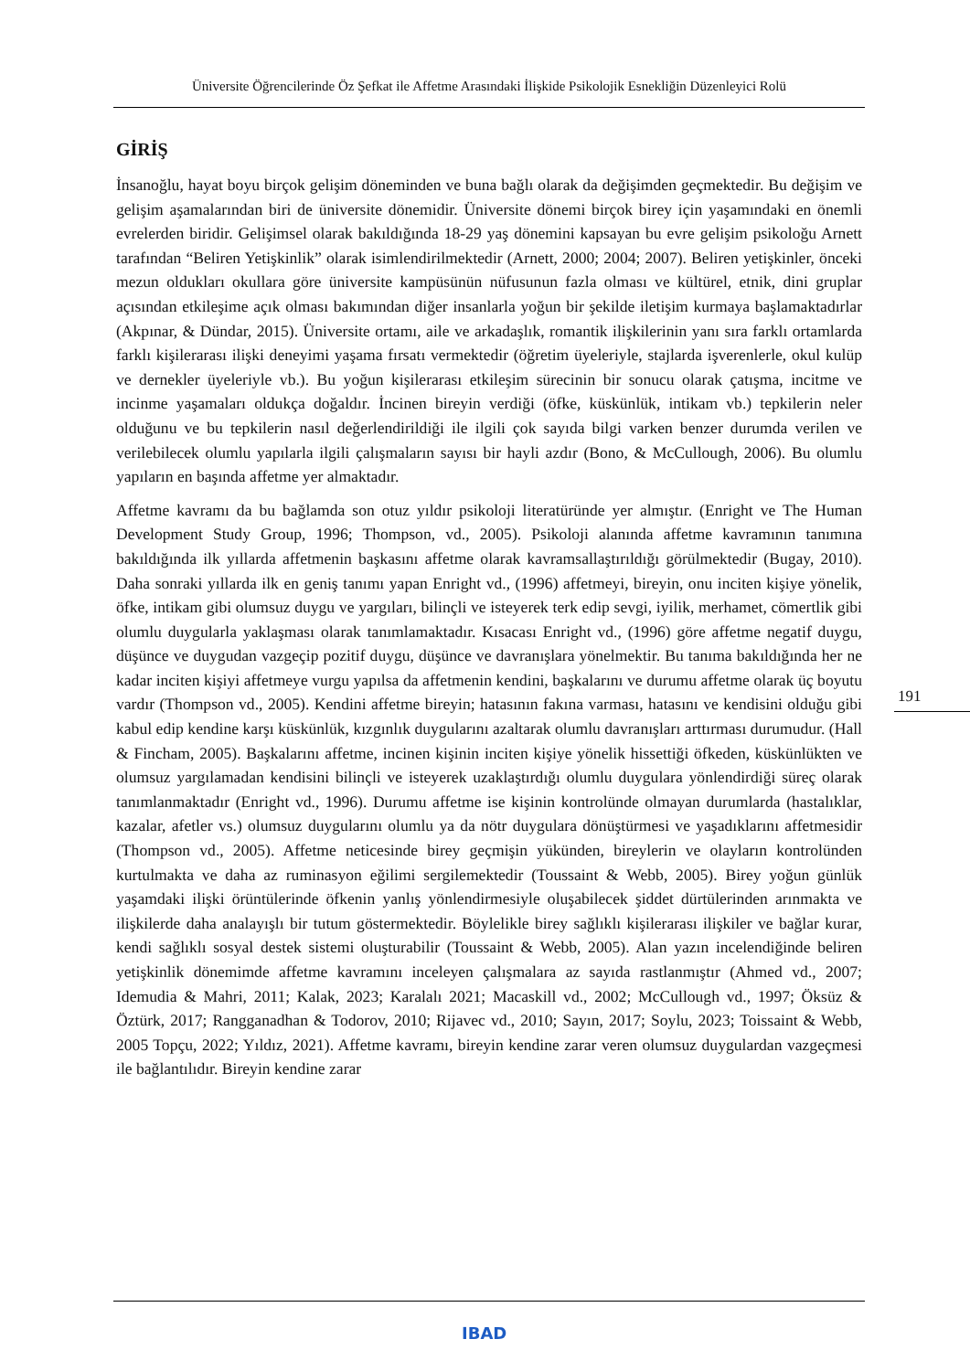Üniversite Öğrencilerinde Öz Şefkat ile Affetme Arasındaki İlişkide Psikolojik Esnekliğin Düzenleyici Rolü
GİRİŞ
İnsanoğlu, hayat boyu birçok gelişim döneminden ve buna bağlı olarak da değişimden geçmektedir. Bu değişim ve gelişim aşamalarından biri de üniversite dönemidir. Üniversite dönemi birçok birey için yaşamındaki en önemli evrelerden biridir. Gelişimsel olarak bakıldığında 18-29 yaş dönemini kapsayan bu evre gelişim psikoloğu Arnett tarafından “Beliren Yetişkinlik” olarak isimlendirilmektedir (Arnett, 2000; 2004; 2007). Beliren yetişkinler, önceki mezun oldukları okullara göre üniversite kampüsünün nüfusunun fazla olması ve kültürel, etnik, dini gruplar açısından etkileşime açık olması bakımından diğer insanlarla yoğun bir şekilde iletişim kurmaya başlamaktadırlar (Akpınar, & Dündar, 2015). Üniversite ortamı, aile ve arkadaşlık, romantik ilişkilerinin yanı sıra farklı ortamlarda farklı kişilerarası ilişki deneyimi yaşama fırsatı vermektedir (öğretim üyeleriyle, stajlarda işverenlerle, okul kulüp ve dernekler üyeleriyle vb.). Bu yoğun kişilerarası etkileşim sürecinin bir sonucu olarak çatışma, incitme ve incinme yaşamaları oldukça doğaldır. İncinen bireyin verdiği (öfke, küskünlük, intikam vb.) tepkilerin neler olduğunu ve bu tepkilerin nasıl değerlendirildiği ile ilgili çok sayıda bilgi varken benzer durumda verilen ve verilebilecek olumlu yapılarla ilgili çalışmaların sayısı bir hayli azdır (Bono, & McCullough, 2006). Bu olumlu yapıların en başında affetme yer almaktadır.
Affetme kavramı da bu bağlamda son otuz yıldır psikoloji literatüründe yer almıştır. (Enright ve The Human Development Study Group, 1996; Thompson, vd., 2005). Psikoloji alanında affetme kavramının tanımına bakıldığında ilk yıllarda affetmenin başkasını affetme olarak kavramsallaştırıldığı görülmektedir (Bugay, 2010). Daha sonraki yıllarda ilk en geniş tanımı yapan Enright vd., (1996) affetmeyi, bireyin, onu inciten kişiye yönelik, öfke, intikam gibi olumsuz duygu ve yargıları, bilinçli ve isteyerek terk edip sevgi, iyilik, merhamet, cömertlik gibi olumlu duygularla yaklaşması olarak tanımlamaktadır. Kısacası Enright vd., (1996) göre affetme negatif duygu, düşünce ve duygudan vazgeçip pozitif duygu, düşünce ve davranışlara yönelmektir. Bu tanıma bakıldığında her ne kadar inciten kişiyi affetmeye vurgu yapılsa da affetmenin kendini, başkalarını ve durumu affetme olarak üç boyutu vardır (Thompson vd., 2005). Kendini affetme bireyin; hatasının fakına varması, hatasını ve kendisini olduğu gibi kabul edip kendine karşı küskünlük, kızgınlık duygularını azaltarak olumlu davranışları arttırması durumudur. (Hall & Fincham, 2005). Başkalarını affetme, incinen kişinin inciten kişiye yönelik hissettiği öfkeden, küskünlükten ve olumsuz yargılamadan kendisini bilinçli ve isteyerek uzaklaştırdığı olumlu duygulara yönlendirdiği süreç olarak tanımlanmaktadır (Enright vd., 1996). Durumu affetme ise kişinin kontrolünde olmayan durumlarda (hastalıklar, kazalar, afetler vs.) olumsuz duygularını olumlu ya da nötr duygulara dönüştürmesi ve yaşadıklarını affetmesidir (Thompson vd., 2005). Affetme neticesinde birey geçmişin yükünden, bireylerin ve olayların kontrolünden kurtulmakta ve daha az ruminasyon eğilimi sergilemektedir (Toussaint & Webb, 2005). Birey yoğun günlük yaşamdaki ilişki örüntülerinde öfkenin yanlış yönlendirmesiyle oluşabilecek şiddet dürtülerinden arınmakta ve ilişkilerde daha analayışlı bir tutum göstermektedir. Böylelikle birey sağlıklı kişilerarası ilişkiler ve bağlar kurar, kendi sağlıklı sosyal destek sistemi oluşturabilir (Toussaint & Webb, 2005). Alan yazın incelendiğinde beliren yetişkinlik dönemimde affetme kavramını inceleyen çalışmalara az sayıda rastlanmıştır (Ahmed vd., 2007; Idemudia & Mahri, 2011; Kalak, 2023; Karalalı 2021; Macaskill vd., 2002; McCullough vd., 1997; Öksüz & Öztürk, 2017; Rangganadhan & Todorov, 2010; Rijavec vd., 2010; Sayın, 2017; Soylu, 2023; Toissaint & Webb, 2005 Topçu, 2022; Yıldız, 2021). Affetme kavramı, bireyin kendine zarar veren olumsuz duygulardan vazgeçmesi ile bağlantılıdır. Bireyin kendine zarar
191
IBAD